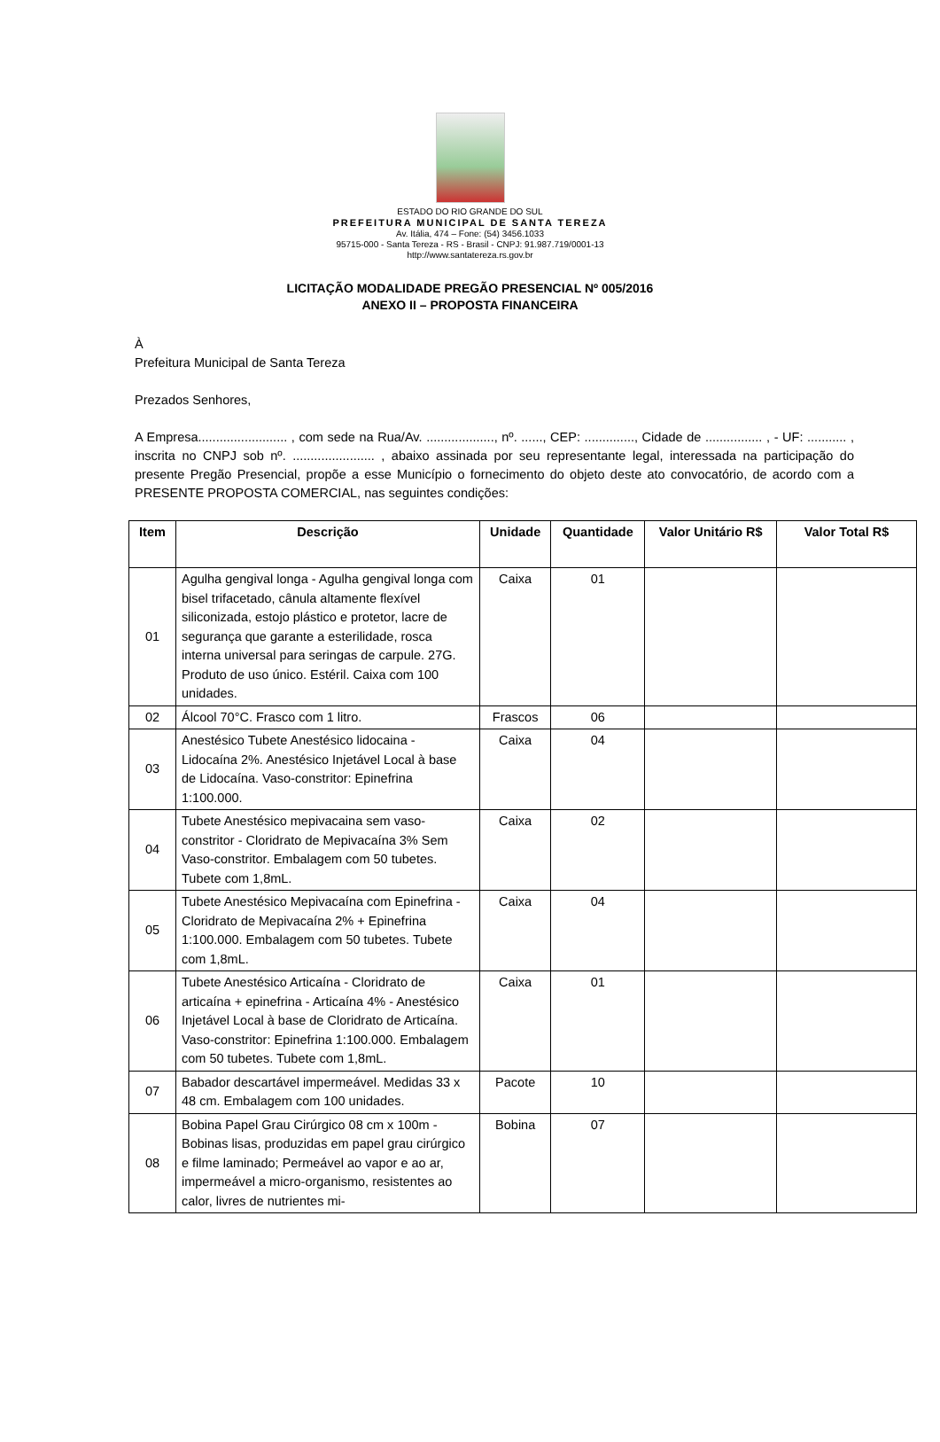ESTADO DO RIO GRANDE DO SUL
PREFEITURA MUNICIPAL DE SANTA TEREZA
Av. Itália, 474 – Fone: (54) 3456.1033
95715-000 - Santa Tereza - RS - Brasil - CNPJ: 91.987.719/0001-13
http://www.santatereza.rs.gov.br
LICITAÇÃO MODALIDADE PREGÃO PRESENCIAL Nº 005/2016
ANEXO II – PROPOSTA FINANCEIRA
À
Prefeitura Municipal de Santa Tereza
Prezados Senhores,
A Empresa......................... , com sede na Rua/Av. ..................., nº. ......, CEP: .............., Cidade de ................ , - UF: ........... , inscrita no CNPJ sob nº. ....................... , abaixo assinada por seu representante legal, interessada na participação do presente Pregão Presencial, propõe a esse Município o fornecimento do objeto deste ato convocatório, de acordo com a PRESENTE PROPOSTA COMERCIAL, nas seguintes condições:
| Item | Descrição | Unidade | Quantidade | Valor Unitário R$ | Valor Total R$ |
| --- | --- | --- | --- | --- | --- |
| 01 | Agulha gengival longa - Agulha gengival longa com bisel trifacetado, cânula altamente flexível siliconizada, estojo plástico e protetor, lacre de segurança que garante a esterilidade, rosca interna universal para seringas de carpule. 27G. Produto de uso único. Estéril. Caixa com 100 unidades. | Caixa | 01 | | |
| 02 | Álcool 70°C. Frasco com 1 litro. | Frascos | 06 | | |
| 03 | Anestésico Tubete Anestésico lidocaina - Lidocaína 2%. Anestésico Injetável Local à base de Lidocaína. Vaso-constritor: Epinefrina 1:100.000. | Caixa | 04 | | |
| 04 | Tubete Anestésico mepivacaina sem vaso-constritor - Cloridrato de Mepivacaína 3% Sem Vaso-constritor. Embalagem com 50 tubetes. Tubete com 1,8mL. | Caixa | 02 | | |
| 05 | Tubete Anestésico Mepivacaína com Epinefrina - Cloridrato de Mepivacaína 2% + Epinefrina 1:100.000. Embalagem com 50 tubetes. Tubete com 1,8mL. | Caixa | 04 | | |
| 06 | Tubete Anestésico Articaína - Cloridrato de articaína + epinefrina - Articaína 4% - Anestésico Injetável Local à base de Cloridrato de Articaína. Vaso-constritor: Epinefrina 1:100.000. Embalagem com 50 tubetes. Tubete com 1,8mL. | Caixa | 01 | | |
| 07 | Babador descartável impermeável. Medidas 33 x 48 cm. Embalagem com 100 unidades. | Pacote | 10 | | |
| 08 | Bobina Papel Grau Cirúrgico 08 cm x 100m - Bobinas lisas, produzidas em papel grau cirúrgico e filme laminado; Permeável ao vapor e ao ar, impermeável a micro-organismo, resistentes ao calor, livres de nutrientes mi- | Bobina | 07 | | |